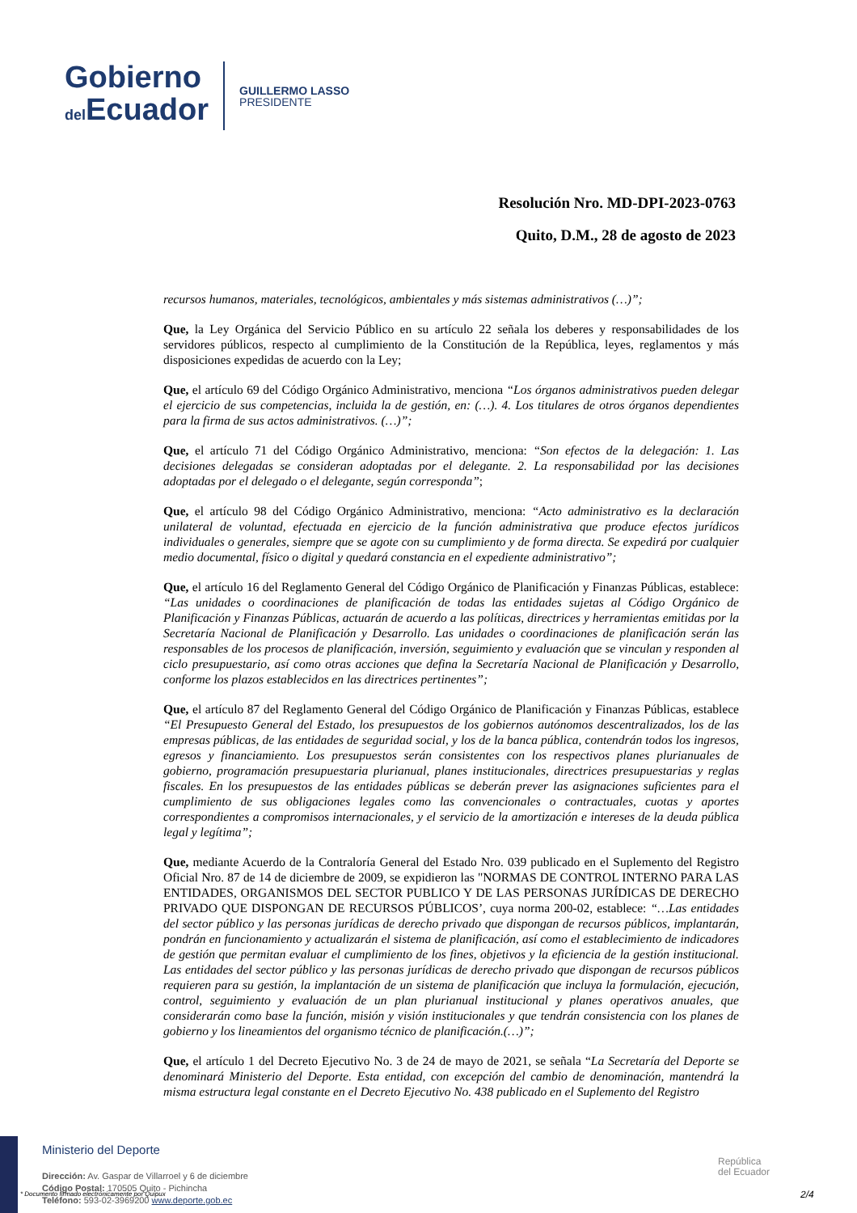Gobierno
del Ecuador
GUILLERMO LASSO
PRESIDENTE
Resolución Nro. MD-DPI-2023-0763
Quito, D.M., 28 de agosto de 2023
recursos humanos, materiales, tecnológicos, ambientales y más sistemas administrativos (…)”;
Que, la Ley Orgánica del Servicio Público en su artículo 22 señala los deberes y responsabilidades de los servidores públicos, respecto al cumplimiento de la Constitución de la República, leyes, reglamentos y más disposiciones expedidas de acuerdo con la Ley;
Que, el artículo 69 del Código Orgánico Administrativo, menciona “Los órganos administrativos pueden delegar el ejercicio de sus competencias, incluida la de gestión, en: (…). 4. Los titulares de otros órganos dependientes para la firma de sus actos administrativos. (…)”;
Que, el artículo 71 del Código Orgánico Administrativo, menciona: “Son efectos de la delegación: 1. Las decisiones delegadas se consideran adoptadas por el delegante. 2. La responsabilidad por las decisiones adoptadas por el delegado o el delegante, según corresponda”;
Que, el artículo 98 del Código Orgánico Administrativo, menciona: “Acto administrativo es la declaración unilateral de voluntad, efectuada en ejercicio de la función administrativa que produce efectos jurídicos individuales o generales, siempre que se agote con su cumplimiento y de forma directa. Se expedirá por cualquier medio documental, físico o digital y quedará constancia en el expediente administrativo”;
Que, el artículo 16 del Reglamento General del Código Orgánico de Planificación y Finanzas Públicas, establece: “Las unidades o coordinaciones de planificación de todas las entidades sujetas al Código Orgánico de Planificación y Finanzas Públicas, actuarán de acuerdo a las políticas, directrices y herramientas emitidas por la Secretaría Nacional de Planificación y Desarrollo. Las unidades o coordinaciones de planificación serán las responsables de los procesos de planificación, inversión, seguimiento y evaluación que se vinculan y responden al ciclo presupuestario, así como otras acciones que defina la Secretaría Nacional de Planificación y Desarrollo, conforme los plazos establecidos en las directrices pertinentes”;
Que, el artículo 87 del Reglamento General del Código Orgánico de Planificación y Finanzas Públicas, establece “El Presupuesto General del Estado, los presupuestos de los gobiernos autónomos descentralizados, los de las empresas públicas, de las entidades de seguridad social, y los de la banca pública, contendrán todos los ingresos, egresos y financiamiento. Los presupuestos serán consistentes con los respectivos planes plurianuales de gobierno, programación presupuestaria plurianual, planes institucionales, directrices presupuestarias y reglas fiscales. En los presupuestos de las entidades públicas se deberán prever las asignaciones suficientes para el cumplimiento de sus obligaciones legales como las convencionales o contractuales, cuotas y aportes correspondientes a compromisos internacionales, y el servicio de la amortización e intereses de la deuda pública legal y legítima”;
Que, mediante Acuerdo de la Contraloría General del Estado Nro. 039 publicado en el Suplemento del Registro Oficial Nro. 87 de 14 de diciembre de 2009, se expidieron las "NORMAS DE CONTROL INTERNO PARA LAS ENTIDADES, ORGANISMOS DEL SECTOR PUBLICO Y DE LAS PERSONAS JURÍDICAS DE DERECHO PRIVADO QUE DISPONGAN DE RECURSOS PÚBLICOS’, cuya norma 200-02, establece: “…Las entidades del sector público y las personas jurídicas de derecho privado que dispongan de recursos públicos, implantarán, pondrán en funcionamiento y actualizarán el sistema de planificación, así como el establecimiento de indicadores de gestión que permitan evaluar el cumplimiento de los fines, objetivos y la eficiencia de la gestión institucional. Las entidades del sector público y las personas jurídicas de derecho privado que dispongan de recursos públicos requieren para su gestión, la implantación de un sistema de planificación que incluya la formulación, ejecución, control, seguimiento y evaluación de un plan plurianual institucional y planes operativos anuales, que considerarán como base la función, misión y visión institucionales y que tendrán consistencia con los planes de gobierno y los lineamientos del organismo técnico de planificación.(…)”;
Que, el artículo 1 del Decreto Ejecutivo No. 3 de 24 de mayo de 2021, se señala “La Secretaría del Deporte se denominará Ministerio del Deporte. Esta entidad, con excepción del cambio de denominación, mantendrá la misma estructura legal constante en el Decreto Ejecutivo No. 438 publicado en el Suplemento del Registro
Ministerio del Deporte
Dirección: Av. Gaspar de Villarroel y 6 de diciembre
Código Postal: 170505 Quito - Pichincha
Teléfono: 593-02-3969200 www.deporte.gob.ec
* Documento firmado electrónicamente por Quipux
República
del Ecuador
2/4